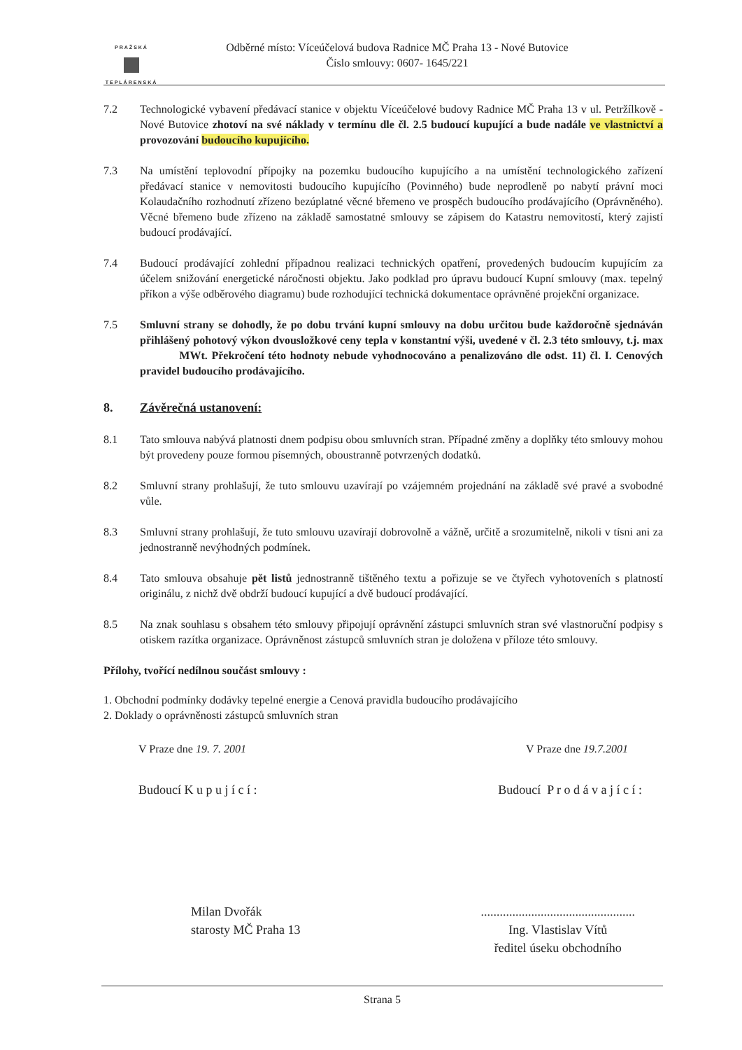PRAŽSKÁ
TEPLÁRENSKÁ
Odběrné místo: Víceúčelová budova Radnice MČ Praha 13 - Nové Butovice
Číslo smlouvy: 0607- 1645/221
7.2 Technologické vybavení předávací stanice v objektu Víceúčelové budovy Radnice MČ Praha 13 v ul. Petržílkově - Nové Butovice zhotoví na své náklady v termínu dle čl. 2.5 budoucí kupující a bude nadále ve vlastnictví a provozování budoucího kupujícího.
7.3 Na umístění teplovodní přípojky na pozemku budoucího kupujícího a na umístění technologického zařízení předávací stanice v nemovitosti budoucího kupujícího (Povinného) bude neprodleně po nabytí právní moci Kolaudačního rozhodnutí zřízeno bezúplatné věcné břemeno ve prospěch budoucího prodávajícího (Oprávněného). Věcné břemeno bude zřízeno na základě samostatné smlouvy se zápisem do Katastru nemovitostí, který zajistí budoucí prodávající.
7.4 Budoucí prodávající zohlední případnou realizaci technických opatření, provedených budoucím kupujícím za účelem snižování energetické náročnosti objektu. Jako podklad pro úpravu budoucí Kupní smlouvy (max. tepelný příkon a výše odběrového diagramu) bude rozhodující technická dokumentace oprávněné projekční organizace.
7.5 Smluvní strany se dohodly, že po dobu trvání kupní smlouvy na dobu určitou bude každoročně sjednáván přihlášený pohotový výkon dvousložkové ceny tepla v konstantní výši, uvedené v čl. 2.3 této smlouvy, t.j. max MWt. Překročení této hodnoty nebude vyhodnocováno a penalizováno dle odst. 11) čl. I. Cenových pravidel budoucího prodávajícího.
8. Závěrečná ustanovení:
8.1 Tato smlouva nabývá platnosti dnem podpisu obou smluvních stran. Případné změny a doplňky této smlouvy mohou být provedeny pouze formou písemných, oboustranně potvrzených dodatků.
8.2 Smluvní strany prohlašují, že tuto smlouvu uzavírají po vzájemném projednání na základě své pravé a svobodné vůle.
8.3 Smluvní strany prohlašují, že tuto smlouvu uzavírají dobrovolně a vážně, určitě a srozumitelně, nikoli v tísni ani za jednostranně nevýhodných podmínek.
8.4 Tato smlouva obsahuje pět listů jednostranně tištěného textu a pořizuje se ve čtyřech vyhotoveních s platností originálu, z nichž dvě obdrží budoucí kupující a dvě budoucí prodávající.
8.5 Na znak souhlasu s obsahem této smlouvy připojují oprávnění zástupci smluvních stran své vlastnoruční podpisy s otiskem razítka organizace. Oprávněnost zástupců smluvních stran je doložena v příloze této smlouvy.
Přílohy, tvořící nedílnou součást smlouvy :
1. Obchodní podmínky dodávky tepelné energie a Cenová pravidla budoucího prodávajícího
2. Doklady o oprávněnosti zástupců smluvních stran
V Praze dne 19. 7. 2001 V Praze dne 19.7.2001
Budoucí K u p u j í c í : Budoucí P r o d á v a j í c í :
Milan Dvořák
starosty MČ Praha 13
.................................................
Ing. Vlastislav Vítů
ředitel úseku obchodního
Strana 5